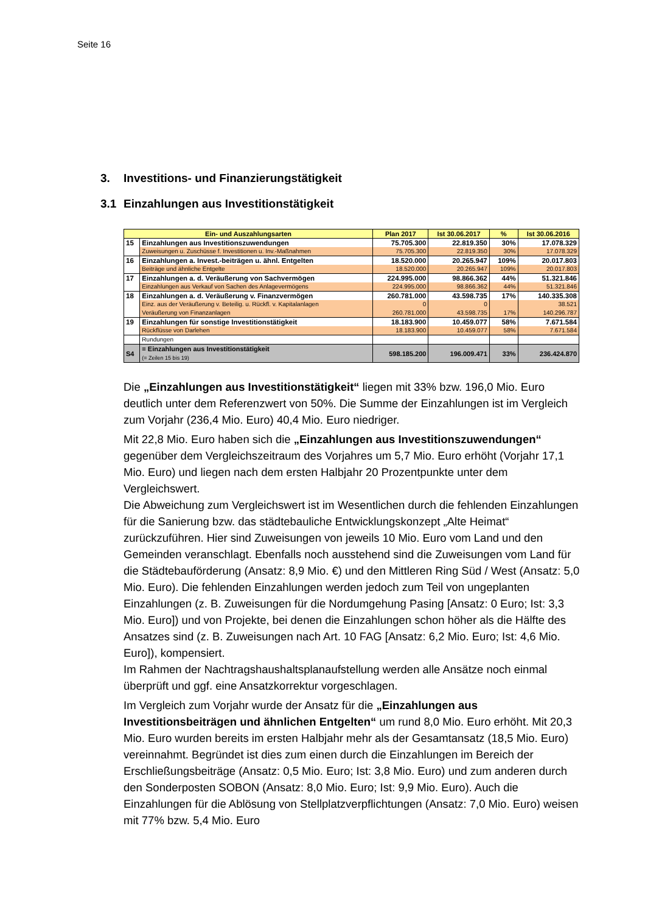Seite 16
3. Investitions- und Finanzierungstätigkeit
3.1 Einzahlungen aus Investitionstätigkeit
| Ein- und Auszahlungsarten | | Plan 2017 | Ist 30.06.2017 | % | Ist 30.06.2016 |
| --- | --- | --- | --- | --- | --- |
| 15 | Einzahlungen aus Investitionszuwendungen | 75.705.300 | 22.819.350 | 30% | 17.078.329 |
| | Zuweisungen u. Zuschüsse f. Investitionen u. Inv.-Maßnahmen | 75.705.300 | 22.819.350 | 30% | 17.078.329 |
| 16 | Einzahlungen a. Invest.-beiträgen u. ähnl. Entgelten | 18.520.000 | 20.265.947 | 109% | 20.017.803 |
| | Beiträge und ähnliche Entgelte | 18.520.000 | 20.265.947 | 109% | 20.017.803 |
| 17 | Einzahlungen a. d. Veräußerung von Sachvermögen | 224.995.000 | 98.866.362 | 44% | 51.321.846 |
| | Einzahlungen aus Verkauf von Sachen des Anlagevermögens | 224.995.000 | 98.866.362 | 44% | 51.321.846 |
| 18 | Einzahlungen a. d. Veräußerung v. Finanzvermögen | 260.781.000 | 43.598.735 | 17% | 140.335.308 |
| | Einz. aus der Veräußerung v. Beteilig. u. Rückfl. v. Kapitalanlagen | 0 | 0 | | 38.521 |
| | Veräußerung von Finanzanlagen | 260.781.000 | 43.598.735 | 17% | 140.296.787 |
| 19 | Einzahlungen für sonstige Investitionstätigkeit | 18.183.900 | 10.459.077 | 58% | 7.671.584 |
| | Rückflüsse von Darlehen | 18.183.900 | 10.459.077 | 58% | 7.671.584 |
| | Rundungen | | | | |
| S4 | = Einzahlungen aus Investitionstätigkeit (= Zeilen 15 bis 19) | 598.185.200 | 196.009.471 | 33% | 236.424.870 |
Die „Einzahlungen aus Investitionstätigkeit“ liegen mit 33% bzw. 196,0 Mio. Euro deutlich unter dem Referenzwert von 50%. Die Summe der Einzahlungen ist im Vergleich zum Vorjahr (236,4 Mio. Euro) 40,4 Mio. Euro niedriger.
Mit 22,8 Mio. Euro haben sich die „Einzahlungen aus Investitionszuwendungen“ gegenüber dem Vergleichszeitraum des Vorjahres um 5,7 Mio. Euro erhöht (Vorjahr 17,1 Mio. Euro) und liegen nach dem ersten Halbjahr 20 Prozentpunkte unter dem Vergleichswert.
Die Abweichung zum Vergleichswert ist im Wesentlichen durch die fehlenden Einzahlungen für die Sanierung bzw. das städtebauliche Entwicklungskonzept „Alte Heimat“ zurückzuführen. Hier sind Zuweisungen von jeweils 10 Mio. Euro vom Land und den Gemeinden veranschlagt. Ebenfalls noch ausstehend sind die Zuweisungen vom Land für die Städtebauförderung (Ansatz: 8,9 Mio. €) und den Mittleren Ring Süd / West (Ansatz: 5,0 Mio. Euro). Die fehlenden Einzahlungen werden jedoch zum Teil von ungeplanten Einzahlungen (z. B. Zuweisungen für die Nordumgehung Pasing [Ansatz: 0 Euro; Ist: 3,3 Mio. Euro]) und von Projekte, bei denen die Einzahlungen schon höher als die Hälfte des Ansatzes sind (z. B. Zuweisungen nach Art. 10 FAG [Ansatz: 6,2 Mio. Euro; Ist: 4,6 Mio. Euro]), kompensiert.
Im Rahmen der Nachtragshaushaltsplanaufstellung werden alle Ansätze noch einmal überprüft und ggf. eine Ansatzkorrektur vorgeschlagen.
Im Vergleich zum Vorjahr wurde der Ansatz für die „Einzahlungen aus Investitionsbeiträgen und ähnlichen Entgelten“ um rund 8,0 Mio. Euro erhöht. Mit 20,3 Mio. Euro wurden bereits im ersten Halbjahr mehr als der Gesamtansatz (18,5 Mio. Euro) vereinnahmt. Begründet ist dies zum einen durch die Einzahlungen im Bereich der Erschließungsbeiträge (Ansatz: 0,5 Mio. Euro; Ist: 3,8 Mio. Euro) und zum anderen durch den Sonderposten SOBON (Ansatz: 8,0 Mio. Euro; Ist: 9,9 Mio. Euro). Auch die Einzahlungen für die Ablösung von Stellplatzverpflichtungen (Ansatz: 7,0 Mio. Euro) weisen mit 77% bzw. 5,4 Mio. Euro